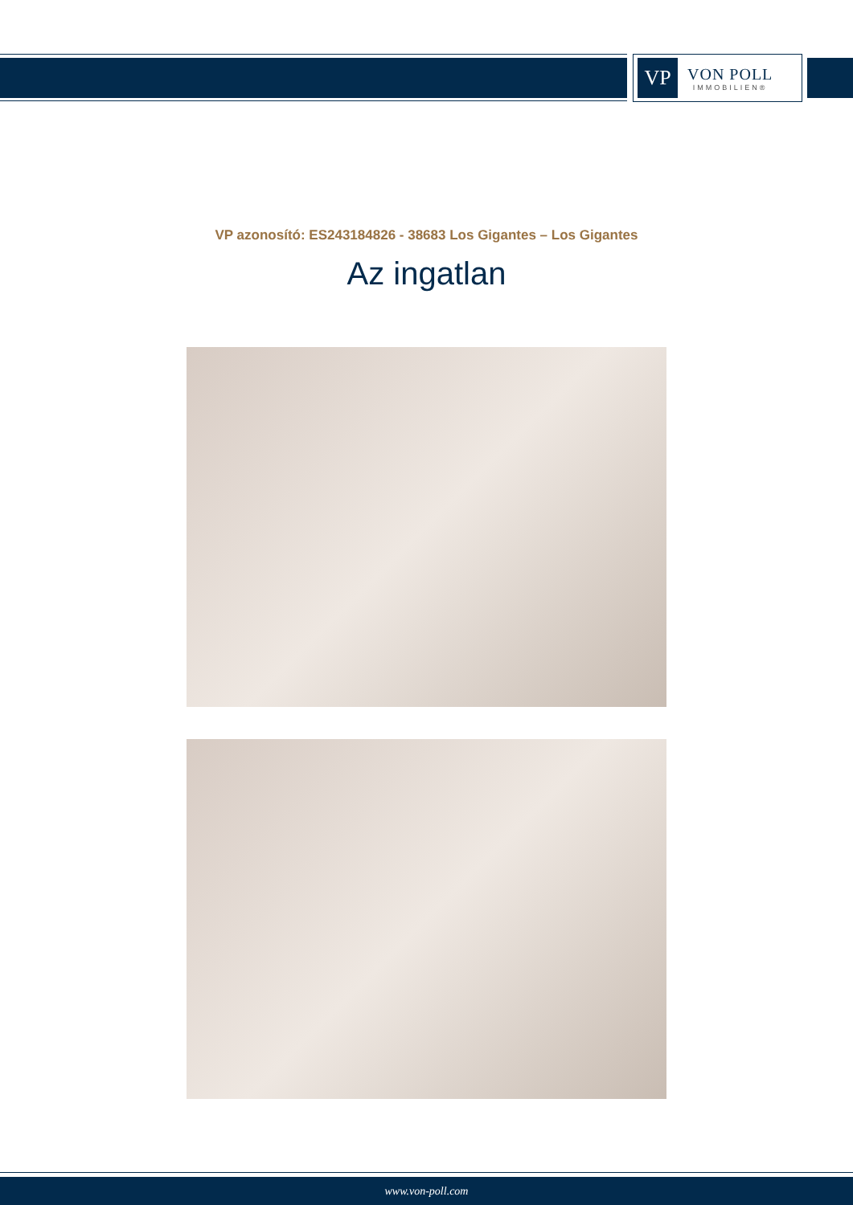VP
VON POLL
IMMOBILIEN®
VP azonosító: ES243184826 - 38683 Los Gigantes – Los Gigantes
Az ingatlan
www.von-poll.com